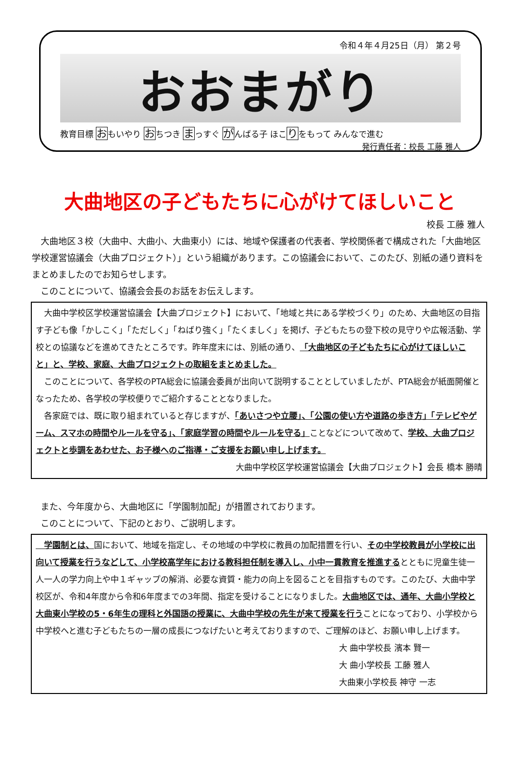令和４年４月25日（月） 第２号
おおまがり
教育目標 おもいやり おちつき まっすぐ がんばる子 ほこりをもって みんなで進む
発行責任者：校長 工藤 雅人
大曲地区の子どもたちに心がけてほしいこと
校長 工藤 雅人
　大曲地区３校（大曲中、大曲小、大曲東小）には、地域や保護者の代表者、学校関係者で構成された「大曲地区学校運営協議会（大曲プロジェクト）」という組織があります。この協議会において、このたび、別紙の通り資料をまとめましたのでお知らせします。
　このことについて、協議会会長のお話をお伝えします。
　大曲中学校区学校運営協議会【大曲プロジェクト】において、「地域と共にある学校づくり」のため、大曲地区の目指す子ども像「かしこく」「ただしく」「ねばり強く」「たくましく」を掲げ、子どもたちの登下校の見守りや広報活動、学校との協議などを進めてきたところです。昨年度末には、別紙の通り、「大曲地区の子どもたちに心がけてほしいこと」と、学校、家庭、大曲プロジェクトの取組をまとめました。
　このことについて、各学校のPTA総会に協議会委員が出向いて説明することとしていましたが、PTA総会が紙面開催となったため、各学校の学校便りでご紹介することとなりました。
　各家庭では、既に取り組まれていると存じますが、「あいさつや立腰」、「公園の使い方や道路の歩き方」「テレビやゲーム、スマホの時間やルールを守る」、「家庭学習の時間やルールを守る」ことなどについて改めて、学校、大曲プロジェクトと歩調をあわせた、お子様へのご指導・ご支援をお願い申し上げます。
大曲中学校区学校運営協議会【大曲プロジェクト】会長 橋本 勝晴
　また、今年度から、大曲地区に「学園制加配」が措置されております。
　このことについて、下記のとおり、ご説明します。
　学園制とは、国において、地域を指定し、その地域の中学校に教員の加配措置を行い、その中学校教員が小学校に出向いて授業を行うなどして、小学校高学年における教科担任制を導入し、小中一貫教育を推進するとともに児童生徒一人一人の学力向上や中１ギャップの解消、必要な資質・能力の向上を図ることを目指すものです。このたび、大曲中学校区が、令和4年度から令和6年度までの3年間、指定を受けることになりました。大曲地区では、通年、大曲小学校と大曲東小学校の5・6年生の理科と外国語の授業に、大曲中学校の先生が来て授業を行うことになっており、小学校から中学校へと進む子どもたちの一層の成長につなげたいと考えておりますので、ご理解のほど、お願い申し上げます。
大 曲中学校長 濱本 賢一
大 曲小学校長 工藤 雅人
大曲東小学校長 神守 一志